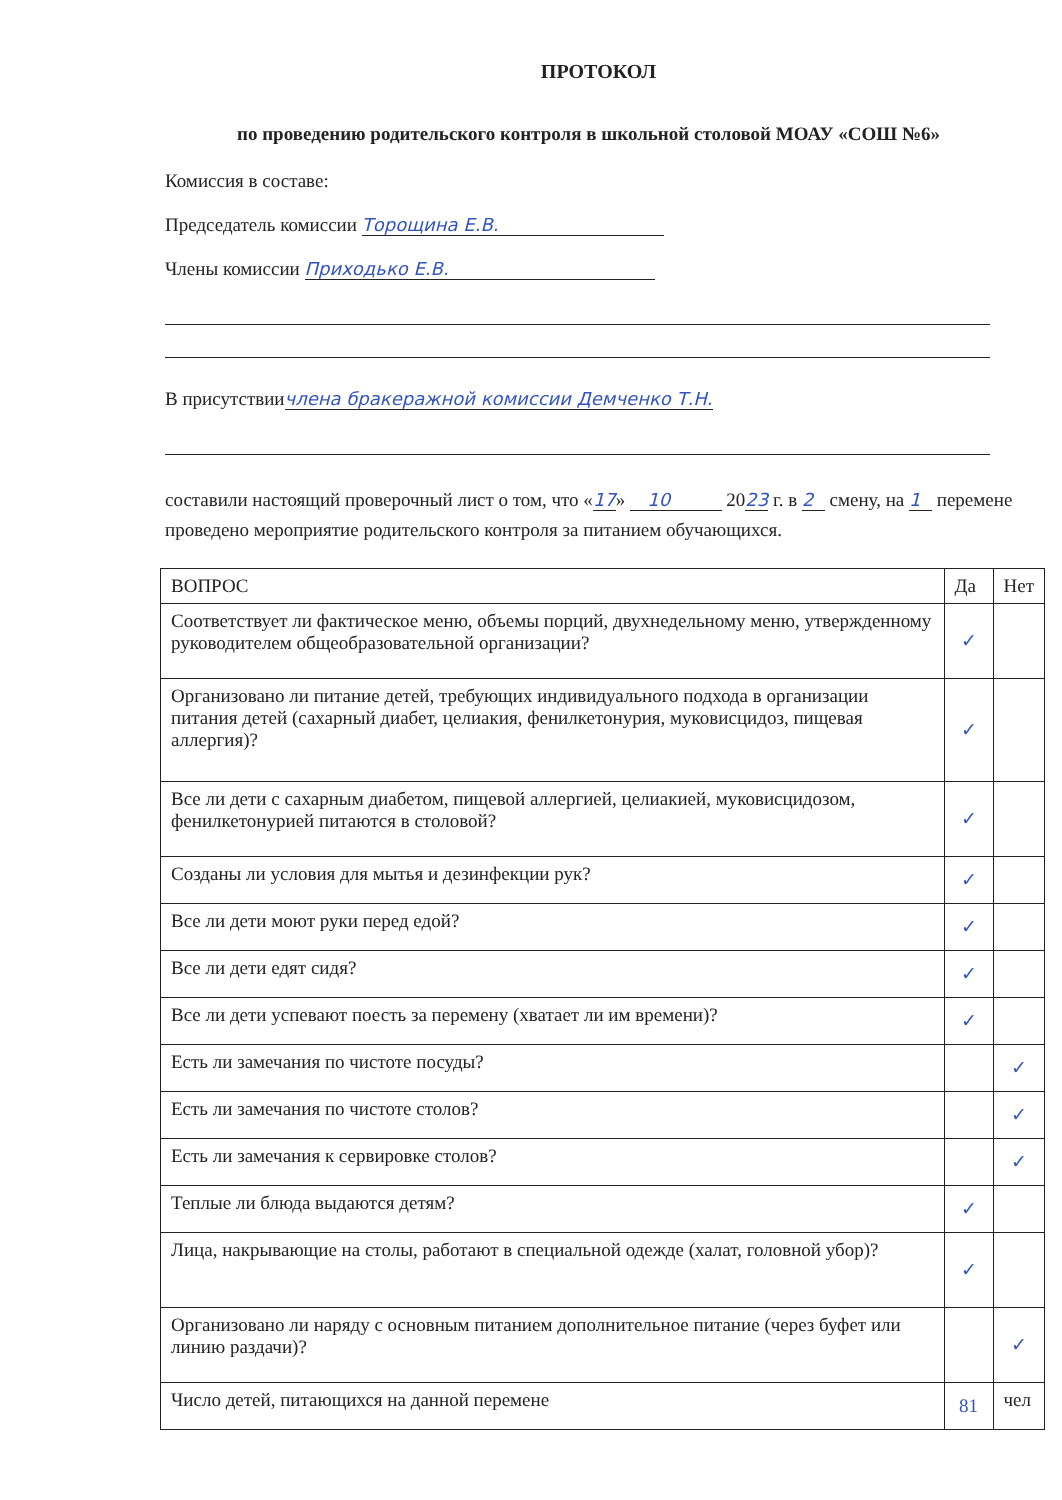ПРОТОКОЛ
по проведению родительского контроля в школьной столовой МОАУ «СОШ №6»
Комиссия в составе:
Председатель комиссии Торощина Е.В.
Члены комиссии Приходько Е.В.
В присутствиичлена бракеражной комиссии Демченко Т.Н.
составили настоящий проверочный лист о том, что «17» 10 2023 г. в 2 смену, на 1 перемене проведено мероприятие родительского контроля за питанием обучающихся.
| ВОПРОС | Да | Нет |
| --- | --- | --- |
| Соответствует ли фактическое меню, объемы порций, двухнедельному меню, утвержденному руководителем общеобразовательной организации? | ✓ | |
| Организовано ли питание детей, требующих индивидуального подхода в организации питания детей (сахарный диабет, целиакия, фенилкетонурия, муковисцидоз, пищевая аллергия)? | ✓ | |
| Все ли дети с сахарным диабетом, пищевой аллергией, целиакией, муковисцидозом, фенилкетонурией питаются в столовой? | ✓ | |
| Созданы ли условия для мытья и дезинфекции рук? | ✓ | |
| Все ли дети моют руки перед едой? | ✓ | |
| Все ли дети едят сидя? | ✓ | |
| Все ли дети успевают поесть за перемену (хватает ли им времени)? | ✓ | |
| Есть ли замечания по чистоте посуды? | | ✓ |
| Есть ли замечания по чистоте столов? | | ✓ |
| Есть ли замечания к сервировке столов? | | ✓ |
| Теплые ли блюда выдаются детям? | ✓ | |
| Лица, накрывающие на столы, работают в специальной одежде (халат, головной убор)? | ✓ | |
| Организовано ли наряду с основным питанием дополнительное питание (через буфет или линию раздачи)? | | ✓ |
| Число детей, питающихся на данной перемене | 81 | чел |